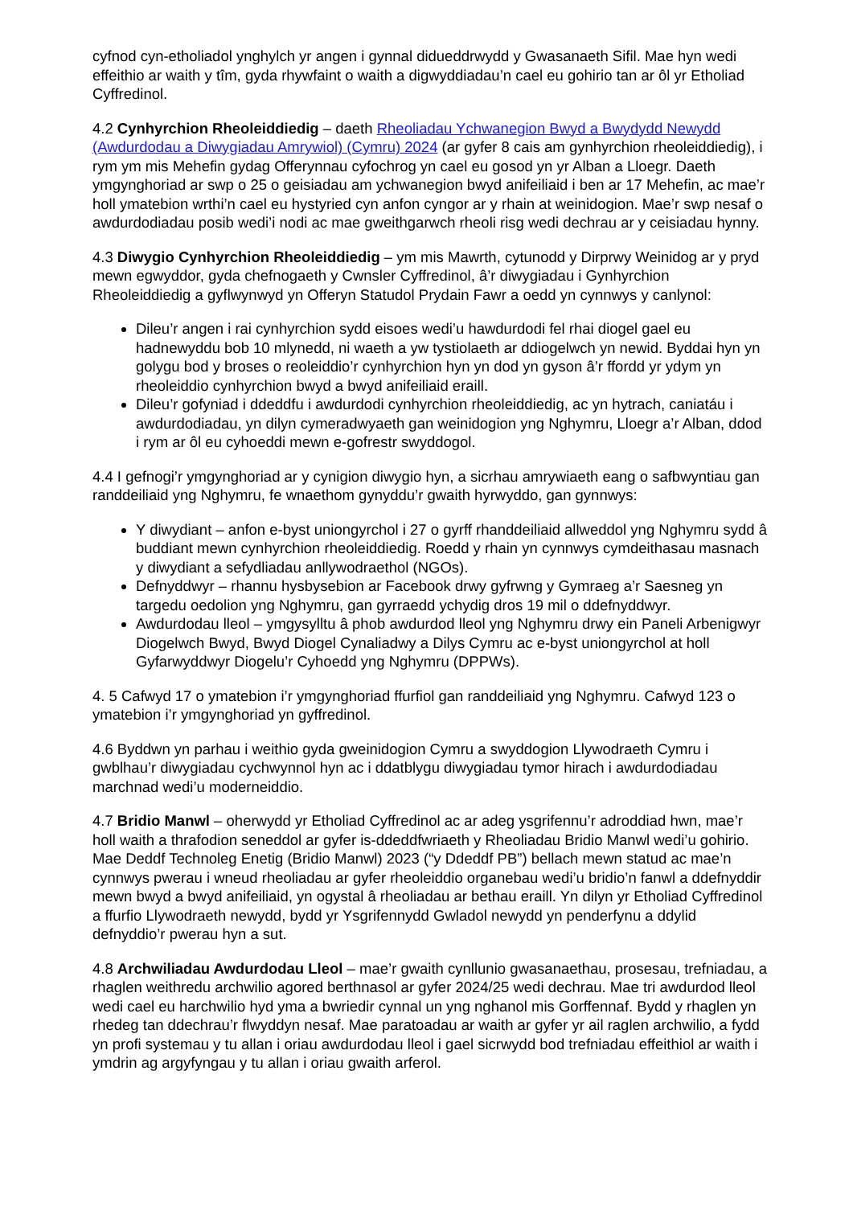cyfnod cyn-etholiadol ynghylch yr angen i gynnal didueddrwydd y Gwasanaeth Sifil. Mae hyn wedi effeithio ar waith y tîm, gyda rhywfaint o waith a digwyddiadau’n cael eu gohirio tan ar ôl yr Etholiad Cyffredinol.
4.2 Cynhyrchion Rheoleiddiedig – daeth Rheoliadau Ychwanegion Bwyd a Bwydydd Newydd (Awdurdodau a Diwygiadau Amrywiol) (Cymru) 2024 (ar gyfer 8 cais am gynhyrchion rheoleiddiedig), i rym ym mis Mehefin gydag Offerynnau cyfochrog yn cael eu gosod yn yr Alban a Lloegr. Daeth ymgynghoriad ar swp o 25 o geisiadau am ychwanegion bwyd anifeiliaid i ben ar 17 Mehefin, ac mae’r holl ymatebion wrthi’n cael eu hystyried cyn anfon cyngor ar y rhain at weinidogion. Mae’r swp nesaf o awdurdodiadau posib wedi’i nodi ac mae gweithgarwch rheoli risg wedi dechrau ar y ceisiadau hynny.
4.3 Diwygio Cynhyrchion Rheoleiddiedig – ym mis Mawrth, cytunodd y Dirprwy Weinidog ar y pryd mewn egwyddor, gyda chefnogaeth y Cwnsler Cyffredinol, â’r diwygiadau i Gynhyrchion Rheoleiddiedig a gyflwynwyd yn Offeryn Statudol Prydain Fawr a oedd yn cynnwys y canlynol:
Dileu’r angen i rai cynhyrchion sydd eisoes wedi’u hawdurdodi fel rhai diogel gael eu hadnewyddu bob 10 mlynedd, ni waeth a yw tystiolaeth ar ddiogelwch yn newid. Byddai hyn yn golygu bod y broses o reoleiddio’r cynhyrchion hyn yn dod yn gyson â’r ffordd yr ydym yn rheoleiddio cynhyrchion bwyd a bwyd anifeiliaid eraill.
Dileu’r gofyniad i ddeddfu i awdurdodi cynhyrchion rheoleiddiedig, ac yn hytrach, caniatáu i awdurdodiadau, yn dilyn cymeradwyaeth gan weinidogion yng Nghymru, Lloegr a’r Alban, ddod i rym ar ôl eu cyhoeddi mewn e-gofrestr swyddogol.
4.4 I gefnogi’r ymgynghoriad ar y cynigion diwygio hyn, a sicrhau amrywiaeth eang o safbwyntiau gan randdeiliaid yng Nghymru, fe wnaethom gynyddu’r gwaith hyrwyddo, gan gynnwys:
Y diwydiant – anfon e-byst uniongyrchol i 27 o gyrff rhanddeiliaid allweddol yng Nghymru sydd â buddiant mewn cynhyrchion rheoleiddiedig. Roedd y rhain yn cynnwys cymdeithasau masnach y diwydiant a sefydliadau anllywodraethol (NGOs).
Defnyddwyr – rhannu hysbysebion ar Facebook drwy gyfrwng y Gymraeg a’r Saesneg yn targedu oedolion yng Nghymru, gan gyrraedd ychydig dros 19 mil o ddefnyddwyr.
Awdurdodau lleol – ymgysylltu â phob awdurdod lleol yng Nghymru drwy ein Paneli Arbenigwyr Diogelwch Bwyd, Bwyd Diogel Cynaliadwy a Dilys Cymru ac e-byst uniongyrchol at holl Gyfarwyddwyr Diogelu’r Cyhoedd yng Nghymru (DPPWs).
4. 5 Cafwyd 17 o ymatebion i’r ymgynghoriad ffurfiol gan randdeiliaid yng Nghymru. Cafwyd 123 o ymatebion i’r ymgynghoriad yn gyffredinol.
4.6 Byddwn yn parhau i weithio gyda gweinidogion Cymru a swyddogion Llywodraeth Cymru i gwblhau’r diwygiadau cychwynnol hyn ac i ddatblygu diwygiadau tymor hirach i awdurdodiadau marchnad wedi’u moderneiddio.
4.7 Bridio Manwl – oherwydd yr Etholiad Cyffredinol ac ar adeg ysgrifennu’r adroddiad hwn, mae’r holl waith a thrafodion seneddol ar gyfer is-ddeddfwriaeth y Rheoliadau Bridio Manwl wedi’u gohirio. Mae Deddf Technoleg Enetig (Bridio Manwl) 2023 (“y Ddeddf PB”) bellach mewn statud ac mae’n cynnwys pwerau i wneud rheoliadau ar gyfer rheoleiddio organebau wedi’u bridio’n fanwl a ddefnyddir mewn bwyd a bwyd anifeiliaid, yn ogystal â rheoliadau ar bethau eraill. Yn dilyn yr Etholiad Cyffredinol a ffurfio Llywodraeth newydd, bydd yr Ysgrifennydd Gwladol newydd yn penderfynu a ddylid defnyddio’r pwerau hyn a sut.
4.8 Archwiliadau Awdurdodau Lleol – mae’r gwaith cynllunio gwasanaethau, prosesau, trefniadau, a rhaglen weithredu archwilio agored berthnasol ar gyfer 2024/25 wedi dechrau. Mae tri awdurdod lleol wedi cael eu harchwilio hyd yma a bwriedir cynnal un yng nghanol mis Gorffennaf. Bydd y rhaglen yn rhedeg tan ddechrau’r flwyddyn nesaf. Mae paratoadau ar waith ar gyfer yr ail raglen archwilio, a fydd yn profi systemau y tu allan i oriau awdurdodau lleol i gael sicrwydd bod trefniadau effeithiol ar waith i ymdrin ag argyfyngau y tu allan i oriau gwaith arferol.